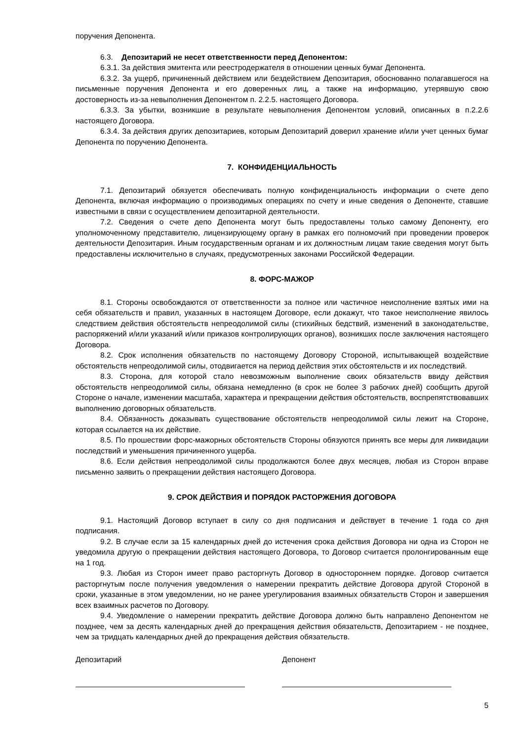поручения Депонента.
6.3. Депозитарий не несет ответственности перед Депонентом:
6.3.1. За действия эмитента или реестродержателя в отношении ценных бумаг Депонента.
6.3.2. За ущерб, причиненный действием или бездействием Депозитария, обоснованно полагавшегося на письменные поручения Депонента и его доверенных лиц, а также на информацию, утерявшую свою достоверность из-за невыполнения Депонентом п. 2.2.5. настоящего Договора.
6.3.3. За убытки, возникшие в результате невыполнения Депонентом условий, описанных в п.2.2.6 настоящего Договора.
6.3.4. За действия других депозитариев, которым Депозитарий доверил хранение и/или учет ценных бумаг Депонента по поручению Депонента.
7. КОНФИДЕНЦИАЛЬНОСТЬ
7.1. Депозитарий обязуется обеспечивать полную конфиденциальность информации о счете депо Депонента, включая информацию о производимых операциях по счету и иные сведения о Депоненте, ставшие известными в связи с осуществлением депозитарной деятельности.
7.2. Сведения о счете депо Депонента могут быть предоставлены только самому Депоненту, его уполномоченному представителю, лицензирующему органу в рамках его полномочий при проведении проверок деятельности Депозитария. Иным государственным органам и их должностным лицам такие сведения могут быть предоставлены исключительно в случаях, предусмотренных законами Российской Федерации.
8. ФОРС-МАЖОР
8.1. Стороны освобождаются от ответственности за полное или частичное неисполнение взятых ими на себя обязательств и правил, указанных в настоящем Договоре, если докажут, что такое неисполнение явилось следствием действия обстоятельств непреодолимой силы (стихийных бедствий, изменений в законодательстве, распоряжений и/или указаний и/или приказов контролирующих органов), возникших после заключения настоящего Договора.
8.2. Срок исполнения обязательств по настоящему Договору Стороной, испытывающей воздействие обстоятельств непреодолимой силы, отодвигается на период действия этих обстоятельств и их последствий.
8.3. Сторона, для которой стало невозможным выполнение своих обязательств ввиду действия обстоятельств непреодолимой силы, обязана немедленно (в срок не более 3 рабочих дней) сообщить другой Стороне о начале, изменении масштаба, характера и прекращении действия обстоятельств, воспрепятствовавших выполнению договорных обязательств.
8.4. Обязанность доказывать существование обстоятельств непреодолимой силы лежит на Стороне, которая ссылается на их действие.
8.5. По прошествии форс-мажорных обстоятельств Стороны обязуются принять все меры для ликвидации последствий и уменьшения причиненного ущерба.
8.6. Если действия непреодолимой силы продолжаются более двух месяцев, любая из Сторон вправе письменно заявить о прекращении действия настоящего Договора.
9. СРОК ДЕЙСТВИЯ И ПОРЯДОК РАСТОРЖЕНИЯ ДОГОВОРА
9.1. Настоящий Договор вступает в силу со дня подписания и действует в течение 1 года со дня подписания.
9.2. В случае если за 15 календарных дней до истечения срока действия Договора ни одна из Сторон не уведомила другую о прекращении действия настоящего Договора, то Договор считается пролонгированным еще на 1 год.
9.3. Любая из Сторон имеет право расторгнуть Договор в одностороннем порядке. Договор считается расторгнутым после получения уведомления о намерении прекратить действие Договора другой Стороной в сроки, указанные в этом уведомлении, но не ранее урегулирования взаимных обязательств Сторон и завершения всех взаимных расчетов по Договору.
9.4. Уведомление о намерении прекратить действие Договора должно быть направлено Депонентом не позднее, чем за десять календарных дней до прекращения действия обязательств, Депозитарием - не позднее, чем за тридцать календарных дней до прекращения действия обязательств.
Депозитарий Депонент
5